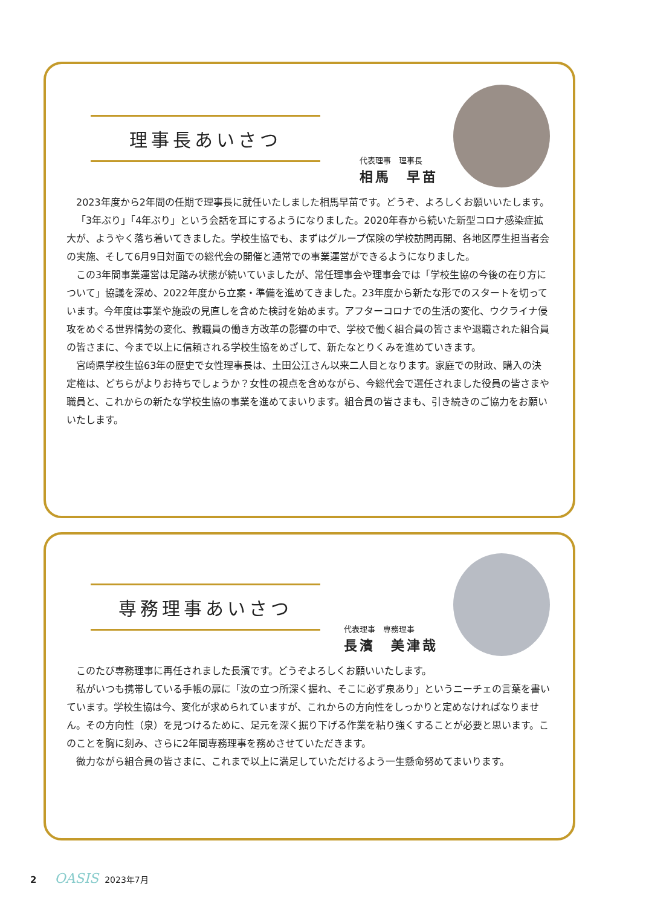理事長あいさつ
代表理事　理事長
相馬　早苗
2023年度から2年間の任期で理事長に就任いたしました相馬早苗です。どうぞ、よろしくお願いいたします。
「3年ぶり」「4年ぶり」という会話を耳にするようになりました。2020年春から続いた新型コロナ感染症拡大が、ようやく落ち着いてきました。学校生協でも、まずはグループ保険の学校訪問再開、各地区厚生担当者会の実施、そして6月9日対面での総代会の開催と通常での事業運営ができるようになりました。
この3年間事業運営は足踏み状態が続いていましたが、常任理事会や理事会では「学校生協の今後の在り方について」協議を深め、2022年度から立案・準備を進めてきました。23年度から新たな形でのスタートを切っています。今年度は事業や施設の見直しを含めた検討を始めます。アフターコロナでの生活の変化、ウクライナ侵攻をめぐる世界情勢の変化、教職員の働き方改革の影響の中で、学校で働く組合員の皆さまや退職された組合員の皆さまに、今まで以上に信頼される学校生協をめざして、新たなとりくみを進めていきます。
宮崎県学校生協63年の歴史で女性理事長は、土田公江さん以来二人目となります。家庭での財政、購入の決定権は、どちらがよりお持ちでしょうか？女性の視点を含めながら、今総代会で選任されました役員の皆さまや職員と、これからの新たな学校生協の事業を進めてまいります。組合員の皆さまも、引き続きのご協力をお願いいたします。
専務理事あいさつ
代表理事　専務理事
長濱　美津哉
このたび専務理事に再任されました長濱です。どうぞよろしくお願いいたします。
私がいつも携帯している手帳の扉に「汝の立つ所深く掘れ、そこに必ず泉あり」というニーチェの言葉を書いています。学校生協は今、変化が求められていますが、これからの方向性をしっかりと定めなければなりません。その方向性（泉）を見つけるために、足元を深く掘り下げる作業を粘り強くすることが必要と思います。このことを胸に刻み、さらに2年間専務理事を務めさせていただきます。
微力ながら組合員の皆さまに、これまで以上に満足していただけるよう一生懸命努めてまいります。
2 OASIS 2023年7月